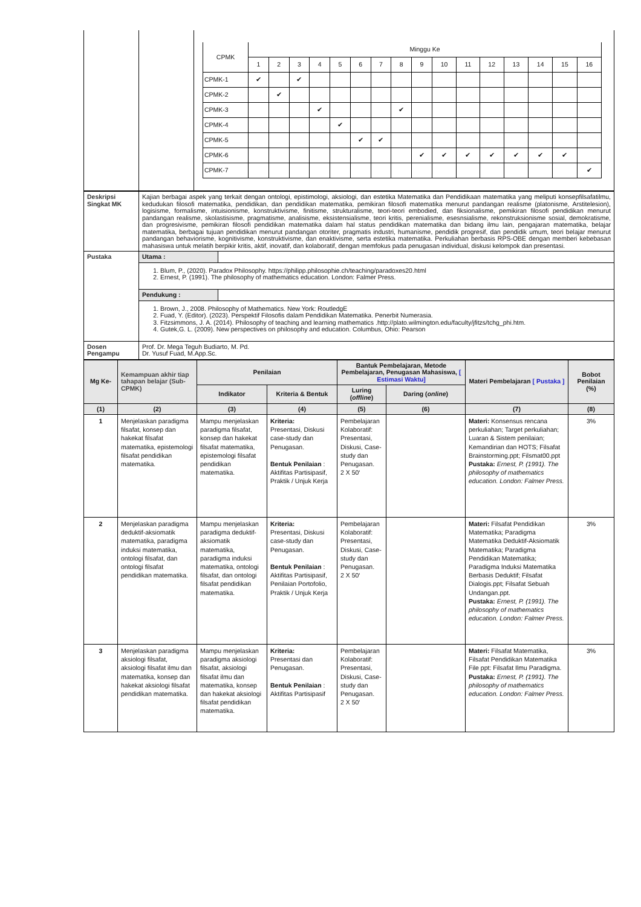| | | / CPMK / Minggu Ke / / / / / / / / / / / / / / / / / / 1 / 2 / 3 / 4 / 5 / 6 / 7 / 8 / 9 / 10 / 11 / 12 / 13 / 14 / 15 / 16 / / CPMK-1 / ✔ / / ✔ / / / / / / / / / / / / / / / CPMK-2 / / ✔ / / / / / / / / / / / / / / / / CPMK-3 / / / / ✔ / / / / ✔ / / / / / / / / / / CPMK-4 / / / / / ✔ / / / / / / / / / / / / / CPMK-5 / / / / / / ✔ / ✔ / / / / / / / / / / / CPMK-6 / / / / / / / / / ✔ / ✔ / ✔ / ✔ / ✔ / ✔ / ✔ / / / CPMK-7 / / / / / / / / / / / / / / / / ✔ / |
| Deskripsi Singkat MK | Kajian berbagai aspek yang terkait dengan ontologi, epistimologi, aksiologi, dan estetika Matematika dan Pendidikaan matematika yang meliputi konsepfilsafatilmu, kedudukan filosofi matematika, pendidikan, dan pendidikan matematika, pemikiran filosofi matematika menurut pandangan realisme (platonisme, Arstitelesion), logisisme, formalisme, intuisionisme, konstruktivisme, finitisme, strukturalisme, teori-teori embodied, dan fiksionalisme, pemikiran filosofi pendidikan menurut pandangan realisme, skolastisisme, pragmatisme, analisisme, eksistensialisme, teori kritis, perenialisme, esesnsialisme, rekonstruksionisme sosial, demokratisme, dan progresivisme, pemikiran filosofi pendidikan matematika dalam hal status pendidikan matematika dan bidang ilmu lain, pengajaran matematika, belajar matematika, berbagai tujuan pendidikan menurut pandangan otoriter, pragmatis industri, humanisme, pendidik progresif, dan pendidik umum, teori belajar menurut pandangan behaviorisme, kognitivisme, konstruktivisme, dan enaktivisme, serta estetika matematika. Perkuliahan berbasis RPS-OBE dengan memberi kebebasan mahasiswa untuk melatih berpikir kritis, aktif, inovatif, dan kolaboratif, dengan memfokus pada penugasan individual, diskusi kelompok dan presentasi. |
| Pustaka | / Utama : / / / 1. Blum, P., (2020). Paradox Philosophy. https://philipp.philosophie.ch/teaching/paradoxes20.html 2. Ernest, P. (1991). The philosophy of mathematics education. London: Falmer Press. / / / Pendukung : / / / 1. Brown, J., 2008. Philosophy of Mathematics. New York: RoutledgE 2. Fuad, Y. (Editor). (2023). Perspektif Filosofis dalam Pendidikan Matematika. Penerbit Numerasia. 3. Fitzsimmons, J. A. (2014). Philosophy of teaching and learning mathematics .http://plato.wilmington.edu/faculty/jfitzs/tchg_phi.htm. 4. Gutek,G. L. (2009). New perspectives on philosophy and education. Columbus, Ohio: Pearson / / |
| Dosen Pengampu | Prof. Dr. Mega Teguh Budiarto, M. Pd. Dr. Yusuf Fuad, M.App.Sc. |
| Mg Ke- | Kemampuan akhir tiap tahapan belajar (Sub-CPMK) | Penilaian | | Bantuk Pembelajaran, Metode Pembelajaran, Penugasan Mahasiswa, [ Estimasi Waktu] | | Materi Pembelajaran [ Pustaka ] | Bobot Penilaian (%) |
| --- | --- | --- | --- | --- | --- | --- | --- |
| | | Indikator | Kriteria & Bentuk | Luring ( offline ) | Daring ( online ) | | |
| (1) | (2) | (3) | (4) | (5) | (6) | (7) | (8) |
| 1 | Menjelaskan paradigma filsafat, konsep dan hakekat filsafat matematika, epistemologi filsafat pendidikan matematika. | Mampu menjelaskan paradigma filsafat, konsep dan hakekat filsafat matematika, epistemologi filsafat pendidikan matematika. | Kriteria: Presentasi, Diskusi case-study dan Penugasan. Bentuk Penilaian : Aktifitas Partisipasif, Praktik / Unjuk Kerja | Pembelajaran Kolaboratif: Presentasi, Diskusi, Case-study dan Penugasan. 2 X 50‘ | | Materi: Konsensus rencana perkuliahan; Target perkuliahan; Luaran & Sistem penilaian; Kemandirian dan HOTS; Filsafat Brainstorming.ppt; Filsmat00.ppt Pustaka: Ernest, P. (1991). The philosophy of mathematics education. London: Falmer Press. | 3% |
| 2 | Menjelaskan paradigma deduktif-aksiomatik matematika, paradigma induksi matematika, ontologi filsafat, dan ontologi filsafat pendidikan matematika. | Mampu menjelaskan paradigma deduktif-aksiomatik matematika, paradigma induksi matematika, ontologi filsafat, dan ontologi filsafat pendidikan matematika. | Kriteria: Presentasi, Diskusi case-study dan Penugasan. Bentuk Penilaian : Aktifitas Partisipasif, Penilaian Portofolio, Praktik / Unjuk Kerja | Pembelajaran Kolaboratif: Presentasi, Diskusi, Case-study dan Penugasan. 2 X 50‘ | | Materi: Filsafat Pendidikan Matematika; Paradigma Matematika Deduktif-Aksiomatik Matematika; Paradigma Pendidikan Matematika; Paradigma Induksi Matematika Berbasis Deduktif; Filsafat Dialogis.ppt; Filsafat Sebuah Undangan.ppt. Pustaka: Ernest, P. (1991). The philosophy of mathematics education. London: Falmer Press. | 3% |
| 3 | Menjelaskan paradigma aksiologi filsafat, aksiologi filsafat ilmu dan matematika, konsep dan hakekat aksiologi filsafat pendidikan matematika. | Mampu menjelaskan paradigma aksiologi filsafat, aksiologi filsafat ilmu dan matematika, konsep dan hakekat aksiologi filsafat pendidikan matematika. | Kriteria: Presentasi dan Penugasan. Bentuk Penilaian : Aktifitas Partisipasif | Pembelajaran Kolaboratif: Presentasi, Diskusi, Case-study dan Penugasan. 2 X 50‘ | | Materi: Filsafat Matematika, Filsafat Pendidikan Matematika File ppt: Filsafat Ilmu Paradigma. Pustaka: Ernest, P. (1991). The philosophy of mathematics education. London: Falmer Press. | 3% |